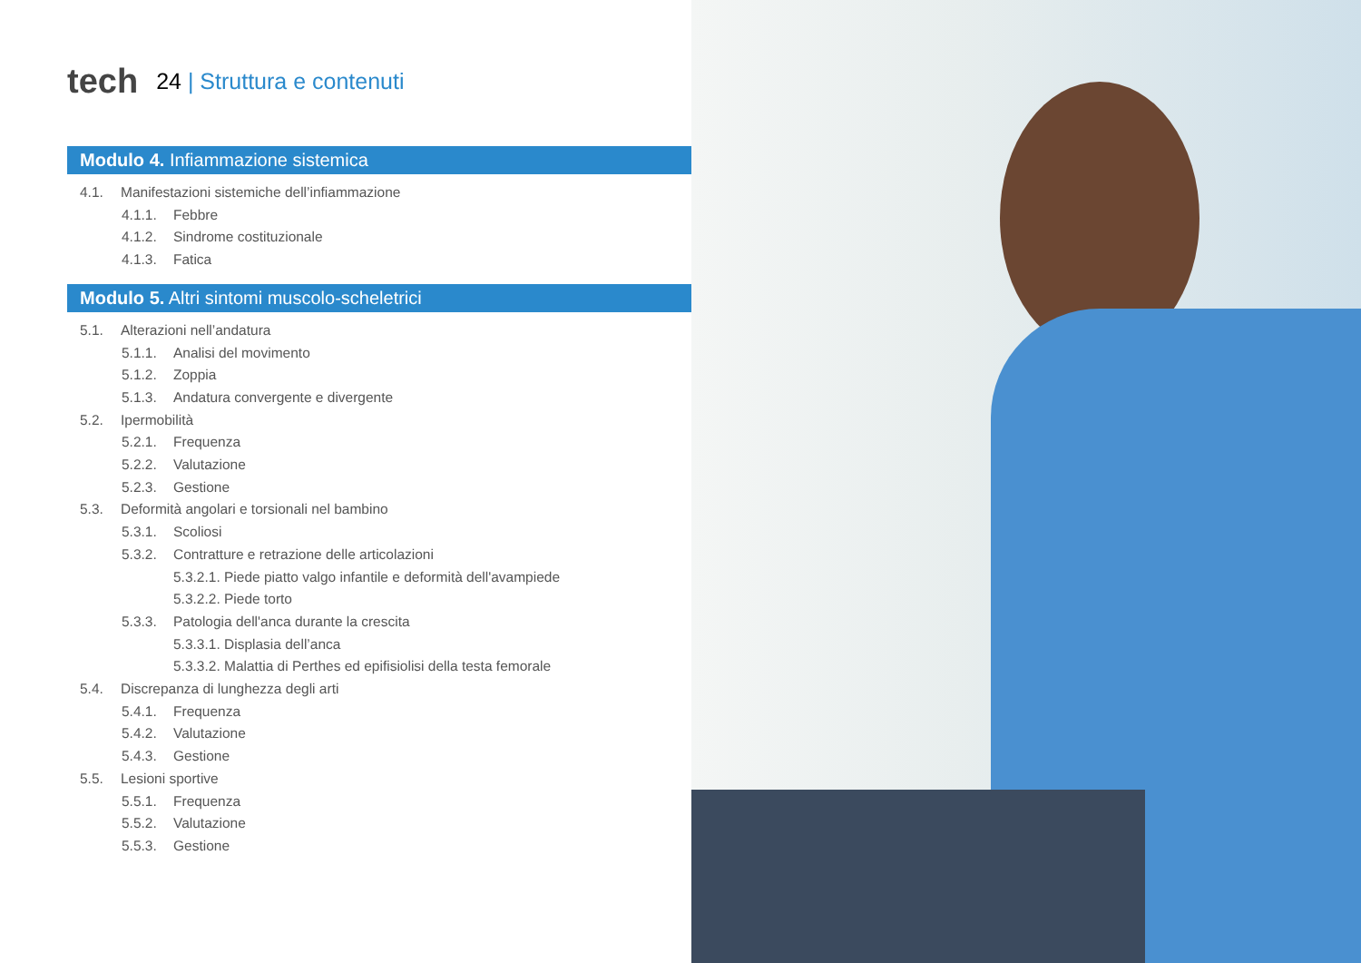tech 24 | Struttura e contenuti
Modulo 4. Infiammazione sistemica
4.1. Manifestazioni sistemiche dell’infiammazione
4.1.1. Febbre
4.1.2. Sindrome costituzionale
4.1.3. Fatica
Modulo 5. Altri sintomi muscolo-scheletrici
5.1. Alterazioni nell’andatura
5.1.1. Analisi del movimento
5.1.2. Zoppia
5.1.3. Andatura convergente e divergente
5.2. Ipermobilità
5.2.1. Frequenza
5.2.2. Valutazione
5.2.3. Gestione
5.3. Deformità angolari e torsionali nel bambino
5.3.1. Scoliosi
5.3.2. Contratture e retrazione delle articolazioni
5.3.2.1. Piede piatto valgo infantile e deformità dell'avampiede
5.3.2.2. Piede torto
5.3.3. Patologia dell'anca durante la crescita
5.3.3.1. Displasia dell’anca
5.3.3.2. Malattia di Perthes ed epifisiolisi della testa femorale
5.4. Discrepanza di lunghezza degli arti
5.4.1. Frequenza
5.4.2. Valutazione
5.4.3. Gestione
5.5. Lesioni sportive
5.5.1. Frequenza
5.5.2. Valutazione
5.5.3. Gestione